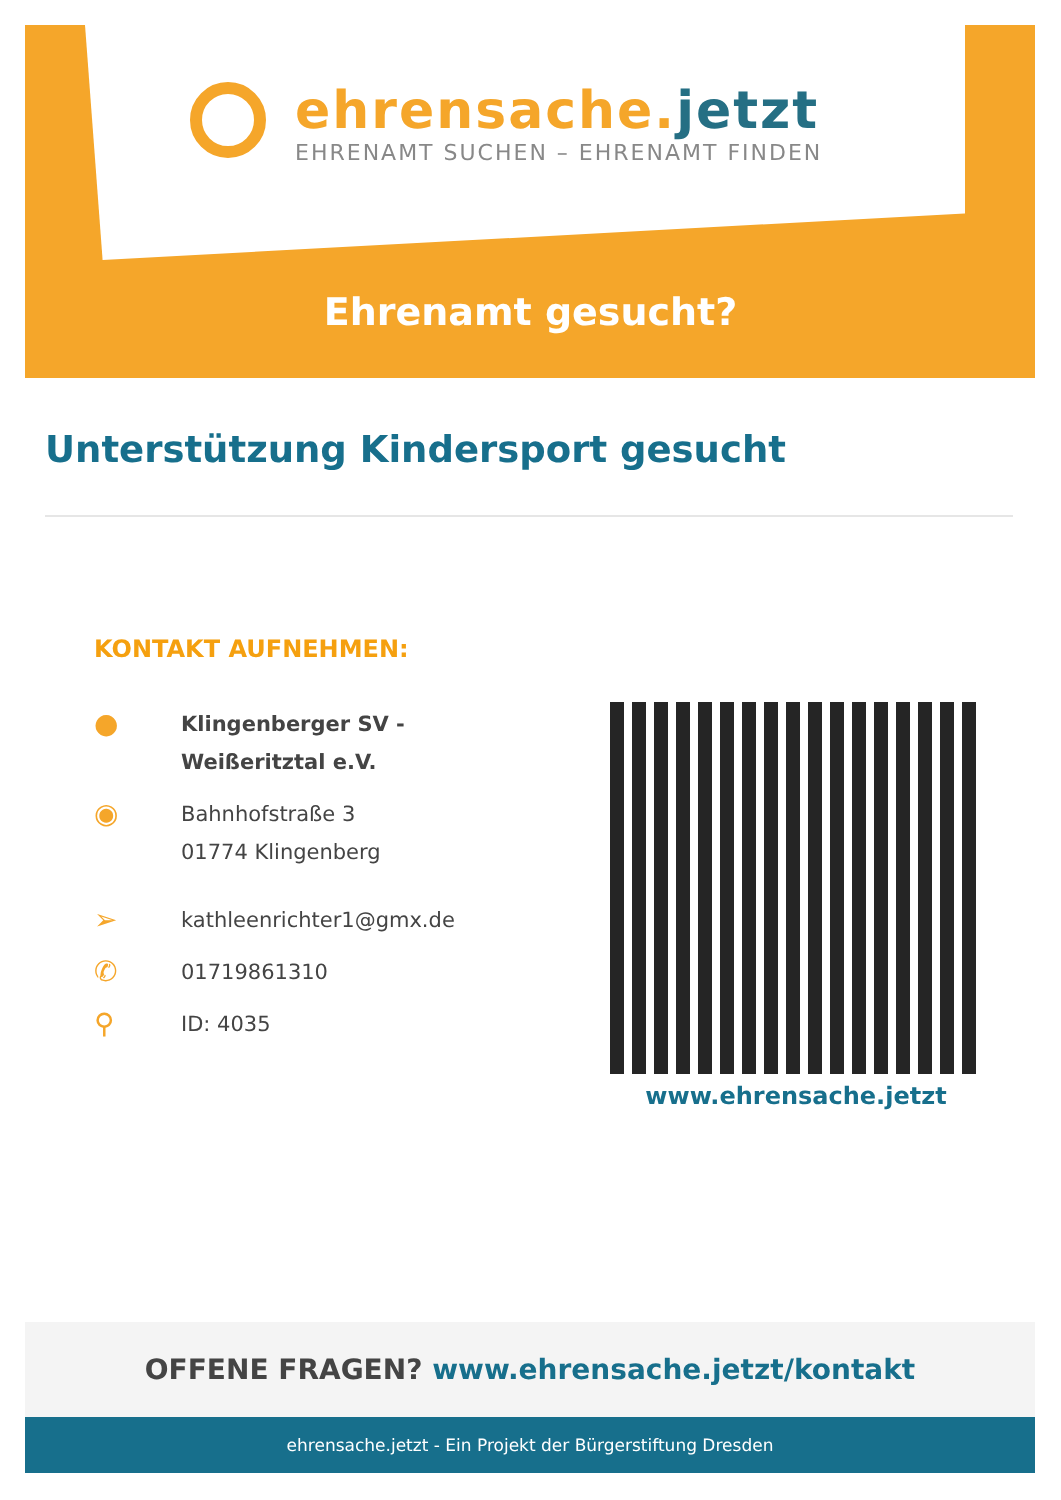ehrensache.jetzt
EHRENAMT SUCHEN – EHRENAMT FINDEN
Ehrenamt gesucht?
Unterstützung Kindersport gesucht
KONTAKT AUFNEHMEN:
●
Klingenberger SV -
Weißeritztal e.V.
◉
Bahnhofstraße 3
01774 Klingenberg
➢
kathleenrichter1@gmx.de
✆
01719861310
⚲
ID: 4035
www.ehrensache.jetzt
OFFENE FRAGEN? www.ehrensache.jetzt/kontakt
ehrensache.jetzt - Ein Projekt der Bürgerstiftung Dresden